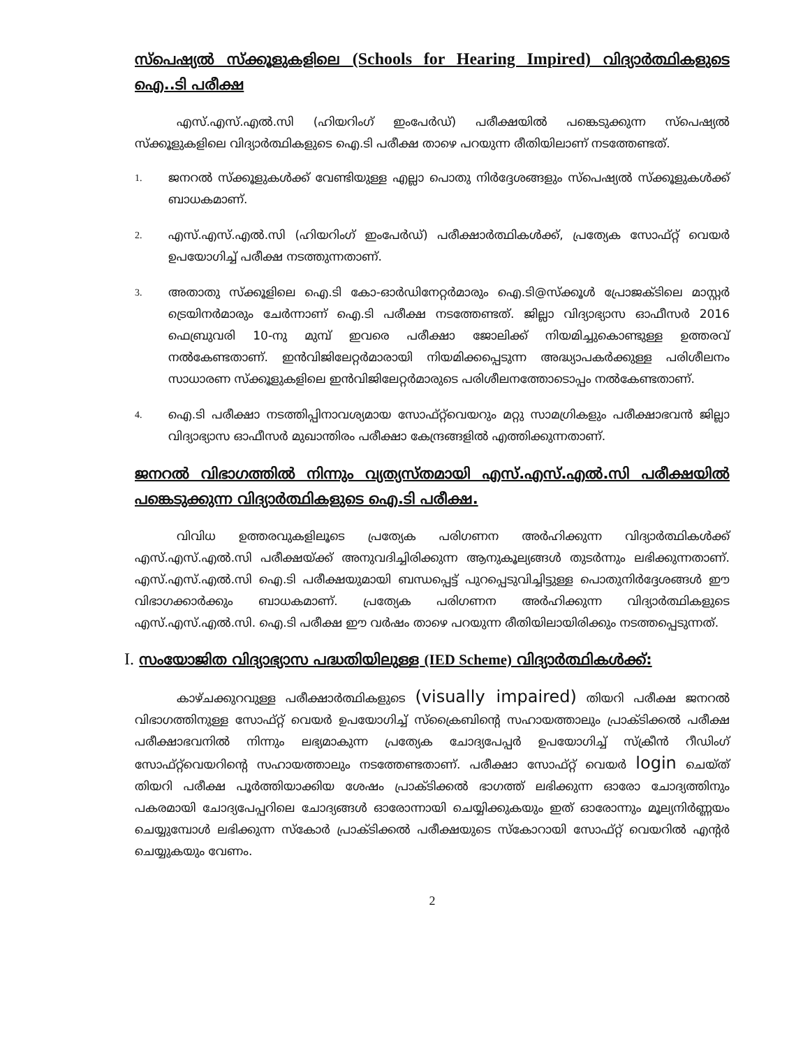സ്പെഷ്യൽ സ്ക്കൂളുകളിലെ (Schools for Hearing Impired) വിദ്യാർത്ഥികളുടെ ഐ..ടി പരീക്ഷ
എസ്.എസ്.എൽ.സി (ഹിയറിംഗ് ഇംപേർഡ്) പരീക്ഷയിൽ പങ്കെടുക്കുന്ന സ്പെഷ്യൽ സ്ക്കൂളുകളിലെ വിദ്യാർത്ഥികളുടെ ഐ.ടി പരീക്ഷ താഴെ പറയുന്ന രീതിയിലാണ് നടത്തേണ്ടത്.
1. ജനറൽ സ്ക്കൂളുകൾക്ക് വേണ്ടിയുള്ള എല്ലാ പൊതു നിർദ്ദേശങ്ങളും സ്പെഷ്യൽ സ്ക്കൂളുകൾക്ക് ബാധകമാണ്.
2. എസ്.എസ്.എൽ.സി (ഹിയറിംഗ് ഇംപേർഡ്) പരീക്ഷാർത്ഥികൾക്ക്, പ്രത്യേക സോഫ്റ്റ് വെയർ ഉപയോഗിച്ച് പരീക്ഷ നടത്തുന്നതാണ്.
3. അതാതു സ്ക്കൂളിലെ ഐ.ടി കോ-ഓർഡിനേറ്റർമാരും ഐ.ടി@സ്ക്കൂൾ പ്രോജക്ടിലെ മാസ്റ്റർ ട്രെയിനർമാരും ചേർന്നാണ് ഐ.ടി പരീക്ഷ നടത്തേണ്ടത്. ജില്ലാ വിദ്യാഭ്യാസ ഓഫീസർ 2016 ഫെബ്രുവരി 10-നു മുമ്പ് ഇവരെ പരീക്ഷാ ജോലിക്ക് നിയമിച്ചുകൊണ്ടുള്ള ഉത്തരവ് നൽകേണ്ടതാണ്. ഇൻവിജിലേറ്റർമാരായി നിയമിക്കപ്പെടുന്ന അദ്ധ്യാപകർക്കുള്ള പരിശീലനം സാധാരണ സ്ക്കൂളുകളിലെ ഇൻവിജിലേറ്റർമാരുടെ പരിശീലനത്തോടൊപ്പം നൽകേണ്ടതാണ്.
4. ഐ.ടി പരീക്ഷാ നടത്തിപ്പിനാവശ്യമായ സോഫ്റ്റ്‌വെയറും മറ്റു സാമഗ്രികളും പരീക്ഷാഭവൻ ജില്ലാ വിദ്യാഭ്യാസ ഓഫീസർ മുഖാന്തിരം പരീക്ഷാ കേന്ദ്രങ്ങളിൽ എത്തിക്കുന്നതാണ്.
ജനറൽ വിഭാഗത്തിൽ നിന്നും വ്യത്യസ്തമായി എസ്.എസ്.എൽ.സി പരീക്ഷയിൽ പങ്കെടുക്കുന്ന വിദ്യാർത്ഥികളുടെ ഐ.ടി പരീക്ഷ.
വിവിധ ഉത്തരവുകളിലൂടെ പ്രത്യേക പരിഗണന അർഹിക്കുന്ന വിദ്യാർത്ഥികൾക്ക് എസ്.എസ്.എൽ.സി പരീക്ഷയ്ക്ക് അനുവദിച്ചിരിക്കുന്ന ആനുകൂല്യങ്ങൾ തുടർന്നും ലഭിക്കുന്നതാണ്. എസ്.എസ്.എൽ.സി ഐ.ടി പരീക്ഷയുമായി ബന്ധപ്പെട്ട് പുറപ്പെടുവിച്ചിട്ടുള്ള പൊതുനിർദ്ദേശങ്ങൾ ഈ വിഭാഗക്കാർക്കും ബാധകമാണ്. പ്രത്യേക പരിഗണന അർഹിക്കുന്ന വിദ്യാർത്ഥികളുടെ എസ്.എസ്.എൽ.സി. ഐ.ടി പരീക്ഷ ഈ വർഷം താഴെ പറയുന്ന രീതിയിലായിരിക്കും നടത്തപ്പെടുന്നത്.
I. സംയോജിത വിദ്യാഭ്യാസ പദ്ധതിയിലുള്ള (IED Scheme) വിദ്യാർത്ഥികൾക്ക്:
കാഴ്ചക്കുറവുള്ള പരീക്ഷാർത്ഥികളുടെ (visually impaired) തിയറി പരീക്ഷ ജനറൽ വിഭാഗത്തിനുള്ള സോഫ്റ്റ് വെയർ ഉപയോഗിച്ച് സ്ക്രൈബിന്റെ സഹായത്താലും പ്രാക്ടിക്കൽ പരീക്ഷ പരീക്ഷാഭവനിൽ നിന്നും ലഭ്യമാകുന്ന പ്രത്യേക ചോദ്യപേപ്പർ ഉപയോഗിച്ച് സ്ക്രീൻ റീഡിംഗ് സോഫ്റ്റ്‌വെയറിന്റെ സഹായത്താലും നടത്തേണ്ടതാണ്. പരീക്ഷാ സോഫ്റ്റ് വെയർ login ചെയ്ത് തിയറി പരീക്ഷ പൂർത്തിയാക്കിയ ശേഷം പ്രാക്ടിക്കൽ ഭാഗത്ത് ലഭിക്കുന്ന ഓരോ ചോദ്യത്തിനും പകരമായി ചോദ്യപേപ്പറിലെ ചോദ്യങ്ങൾ ഓരോന്നായി ചെയ്യിക്കുകയും ഇത് ഓരോന്നും മൂല്യനിർണ്ണയം ചെയ്യുമ്പോൾ ലഭിക്കുന്ന സ്കോർ പ്രാക്ടിക്കൽ പരീക്ഷയുടെ സ്കോറായി സോഫ്റ്റ് വെയറിൽ എന്റർ ചെയ്യുകയും വേണം.
2